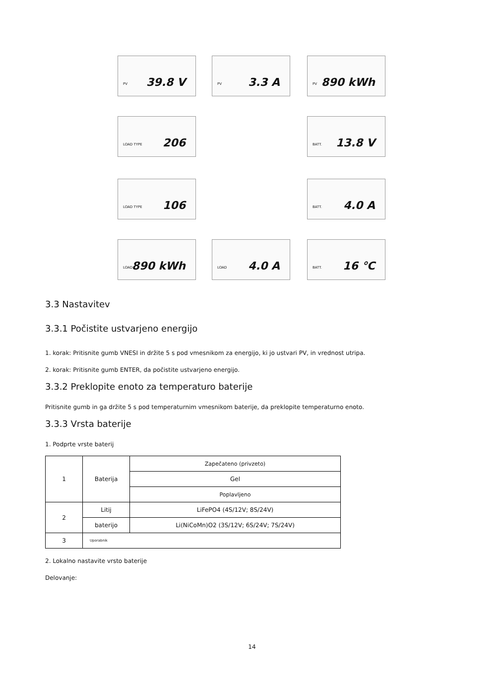PV 39.8 V PV 3.3 A PV 890 kWh
LOAD TYPE 206
BATT. 13.8 V
LOAD TYPE 106
BATT. 4.0 A
LOAD 890 kWh
LOAD 4.0 A BATT. 16 ℃
3.3 Nastavitev
3.3.1 Počistite ustvarjeno energijo
1. korak: Pritisnite gumb VNESI in držite 5 s pod vmesnikom za energijo, ki jo ustvari PV, in vrednost utripa.
2. korak: Pritisnite gumb ENTER, da počistite ustvarjeno energijo.
3.3.2 Preklopite enoto za temperaturo baterije
Pritisnite gumb in ga držite 5 s pod temperaturnim vmesnikom baterije, da preklopite temperaturno enoto.
3.3.3 Vrsta baterije
1. Podprte vrste baterij
| 1 | Baterija | Zapečateno (privzeto) |
| | | Gel |
| | | Poplavljeno |
| 2 | Litij | LiFePO4 (4S/12V; 8S/24V) |
| | baterijo | Li(NiCoMn)O2 (3S/12V; 6S/24V; 7S/24V) |
| 3 | Uporabnik | |
2. Lokalno nastavite vrsto baterije
Delovanje:
14